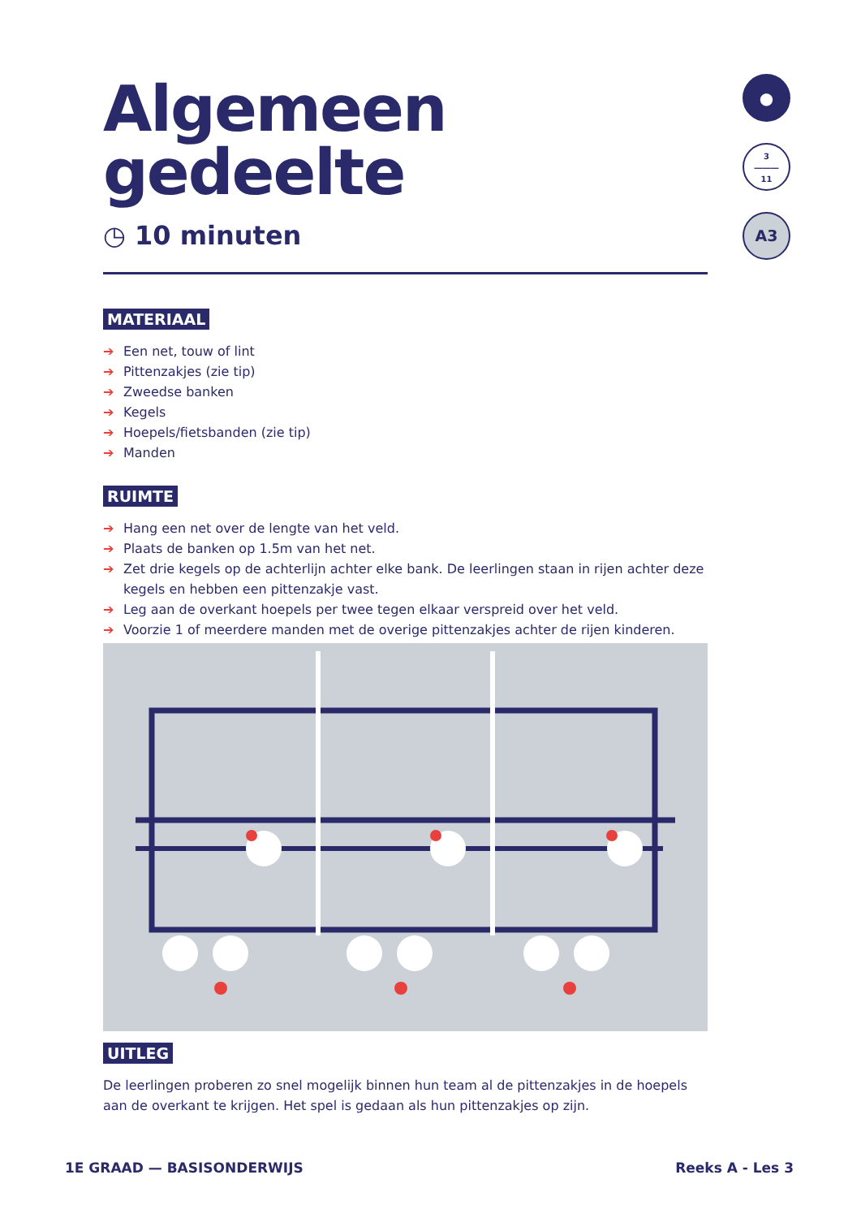Algemeen gedeelte
◷ 10 minuten
MATERIAAL
➔ Een net, touw of lint
➔ Pittenzakjes (zie tip)
➔ Zweedse banken
➔ Kegels
➔ Hoepels/fietsbanden (zie tip)
➔ Manden
RUIMTE
➔ Hang een net over de lengte van het veld.
➔ Plaats de banken op 1.5m van het net.
➔ Zet drie kegels op de achterlijn achter elke bank. De leerlingen staan in rijen achter deze kegels en hebben een pittenzakje vast.
➔ Leg aan de overkant hoepels per twee tegen elkaar verspreid over het veld.
➔ Voorzie 1 of meerdere manden met de overige pittenzakjes achter de rijen kinderen.
UITLEG
De leerlingen proberen zo snel mogelijk binnen hun team al de pittenzakjes in de hoepels aan de overkant te krijgen. Het spel is gedaan als hun pittenzakjes op zijn.
●
3
―――
11
A3
1E GRAAD — BASISONDERWIJS Reeks A - Les 3